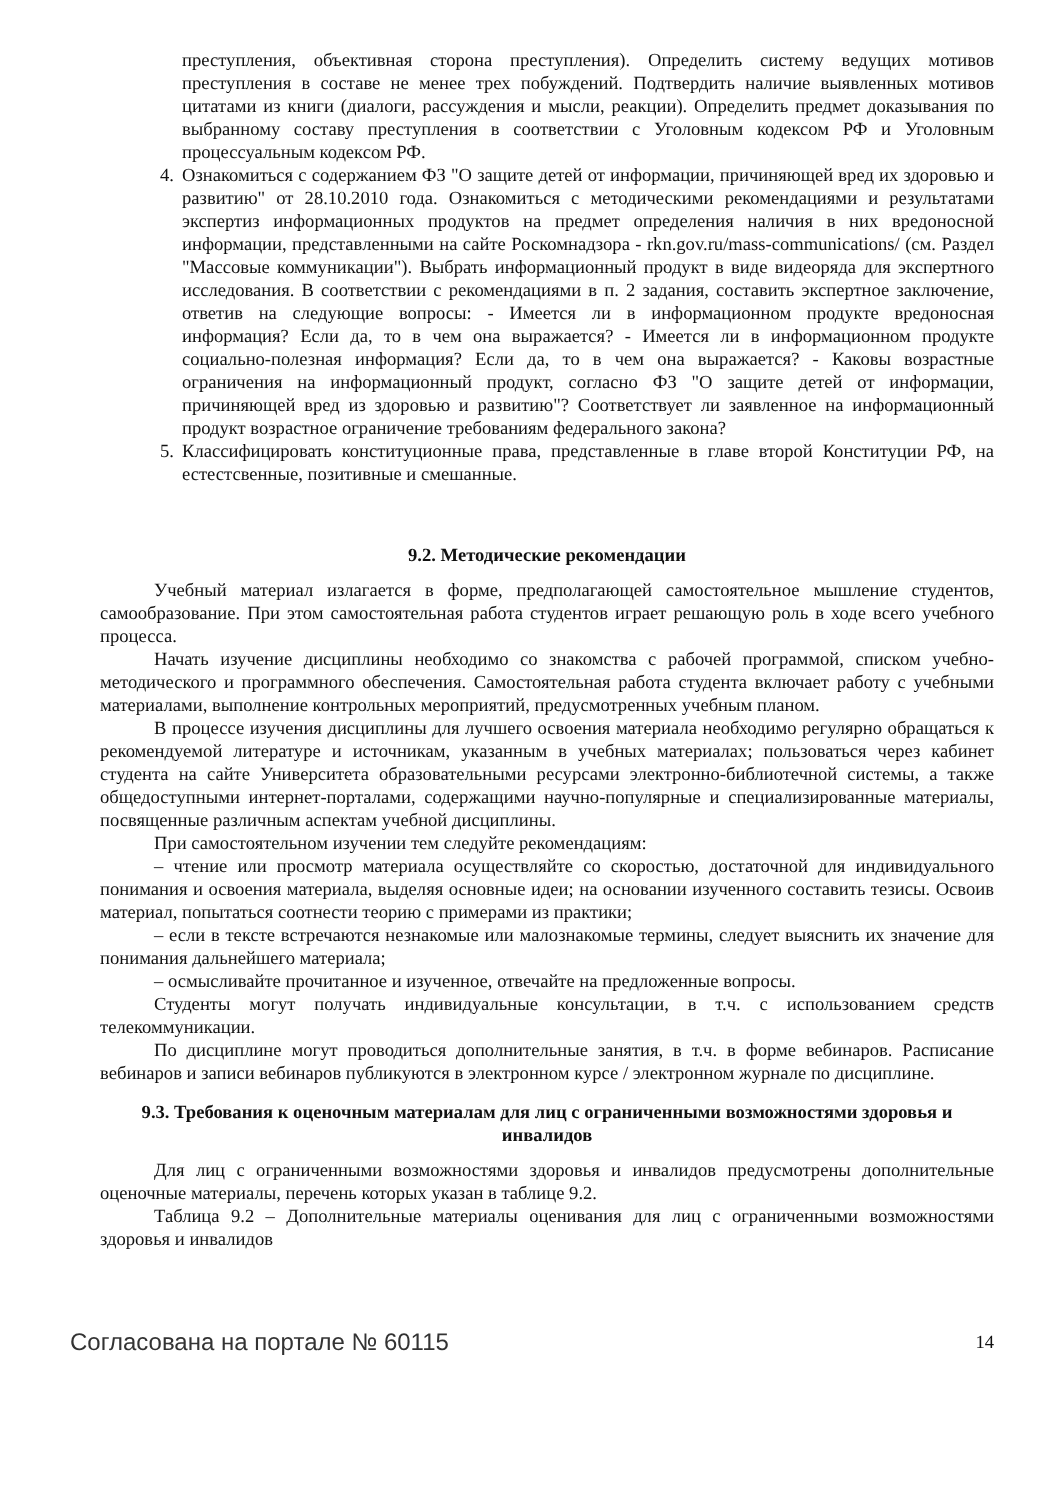преступления, объективная сторона преступления). Определить систему ведущих мотивов преступления в составе не менее трех побуждений. Подтвердить наличие выявленных мотивов цитатами из книги (диалоги, рассуждения и мысли, реакции). Определить предмет доказывания по выбранному составу преступления в соответствии с Уголовным кодексом РФ и Уголовным процессуальным кодексом РФ.
4. Ознакомиться с содержанием ФЗ "О защите детей от информации, причиняющей вред их здоровью и развитию" от 28.10.2010 года. Ознакомиться с методическими рекомендациями и результатами экспертиз информационных продуктов на предмет определения наличия в них вредоносной информации, представленными на сайте Роскомнадзора - rkn.gov.ru/mass-communications/ (см. Раздел "Массовые коммуникации"). Выбрать информационный продукт в виде видеоряда для экспертного исследования. В соответствии с рекомендациями в п. 2 задания, составить экспертное заключение, ответив на следующие вопросы: - Имеется ли в информационном продукте вредоносная информация? Если да, то в чем она выражается? - Имеется ли в информационном продукте социально-полезная информация? Если да, то в чем она выражается? - Каковы возрастные ограничения на информационный продукт, согласно ФЗ "О защите детей от информации, причиняющей вред из здоровью и развитию"? Соответствует ли заявленное на информационный продукт возрастное ограничение требованиям федерального закона?
5. Классифицировать конституционные права, представленные в главе второй Конституции РФ, на естестсвенные, позитивные и смешанные.
9.2. Методические рекомендации
Учебный материал излагается в форме, предполагающей самостоятельное мышление студентов, самообразование. При этом самостоятельная работа студентов играет решающую роль в ходе всего учебного процесса.
Начать изучение дисциплины необходимо со знакомства с рабочей программой, списком учебно-методического и программного обеспечения. Самостоятельная работа студента включает работу с учебными материалами, выполнение контрольных мероприятий, предусмотренных учебным планом.
В процессе изучения дисциплины для лучшего освоения материала необходимо регулярно обращаться к рекомендуемой литературе и источникам, указанным в учебных материалах; пользоваться через кабинет студента на сайте Университета образовательными ресурсами электронно-библиотечной системы, а также общедоступными интернет-порталами, содержащими научно-популярные и специализированные материалы, посвященные различным аспектам учебной дисциплины.
При самостоятельном изучении тем следуйте рекомендациям:
– чтение или просмотр материала осуществляйте со скоростью, достаточной для индивидуального понимания и освоения материала, выделяя основные идеи; на основании изученного составить тезисы. Освоив материал, попытаться соотнести теорию с примерами из практики;
– если в тексте встречаются незнакомые или малознакомые термины, следует выяснить их значение для понимания дальнейшего материала;
– осмысливайте прочитанное и изученное, отвечайте на предложенные вопросы.
Студенты могут получать индивидуальные консультации, в т.ч. с использованием средств телекоммуникации.
По дисциплине могут проводиться дополнительные занятия, в т.ч. в форме вебинаров. Расписание вебинаров и записи вебинаров публикуются в электронном курсе / электронном журнале по дисциплине.
9.3. Требования к оценочным материалам для лиц с ограниченными возможностями здоровья и инвалидов
Для лиц с ограниченными возможностями здоровья и инвалидов предусмотрены дополнительные оценочные материалы, перечень которых указан в таблице 9.2.
Таблица 9.2 – Дополнительные материалы оценивания для лиц с ограниченными возможностями здоровья и инвалидов
Согласована на портале № 60115 14